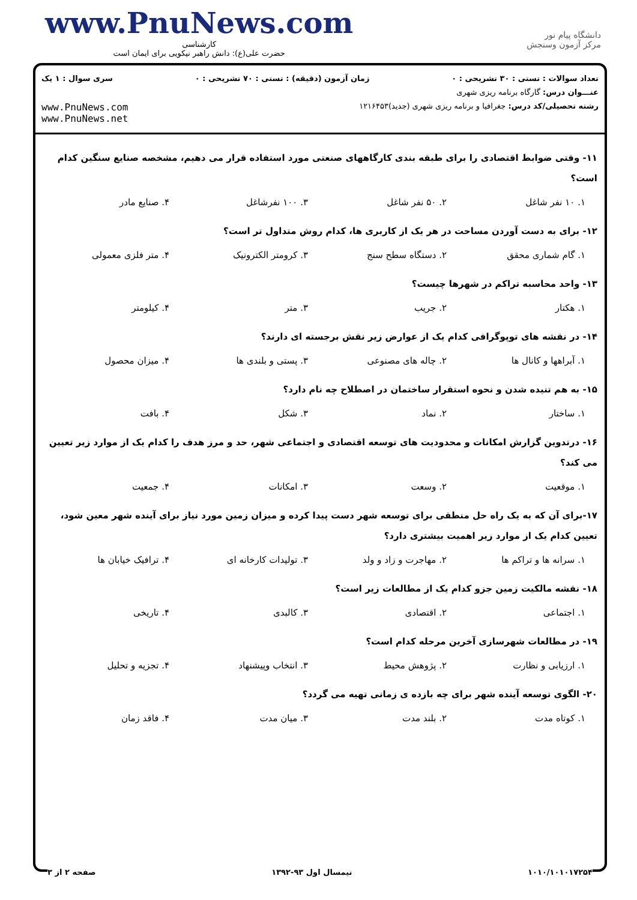www.PnuNews.com
کارشناسی
حضرت علی(ع): دانش راهبر نیکویی برای ایمان است
دانشگاه پیام نور
مرکز آزمون وسنجش
تعداد سوالات : تستی : ۳۰ تشریحی : ۰ زمان آزمون (دقیقه) : تستی : ۷۰ تشریحی : ۰ سری سوال : ۱ یک
عنـــوان درس: گارگاه برنامه ریزی شهری
رشته تحصیلی/کد درس: جغرافیا و برنامه ریزی شهری (جدید)۱۲۱۶۴۵۳ www.PnuNews.com
www.PnuNews.net
۱۱- وقتی ضوابط اقتصادی را برای طبقه بندی کارگاههای صنعتی مورد استفاده قرار می دهیم، مشخصه صنایع سنگین کدام است؟
۱. ۱۰ نفر شاغل ۲. ۵۰ نفر شاغل ۳. ۱۰۰ نفرشاغل ۴. صنایع مادر
۱۲- برای به دست آوردن مساحت در هر یک از کاربری ها، کدام روش متداول تر است؟
۱. گام شماری محقق ۲. دستگاه سطح سنج ۳. کرومتر الکترونیک ۴. متر فلزی معمولی
۱۳- واحد محاسبه تراکم در شهرها چیست؟
۱. هکتار ۲. جریب ۳. متر ۴. کیلومتر
۱۴- در نقشه های توپوگرافی کدام یک از عوارض زیر نقش برجسته ای دارند؟
۱. آبراهها و کانال ها ۲. چاله های مصنوعی ۳. پستی و بلندی ها ۴. میزان محصول
۱۵- به هم تنیده شدن و نحوه استقرار ساختمان در اصطلاح چه نام دارد؟
۱. ساختار ۲. نماد ۳. شکل ۴. بافت
۱۶- درتدوین گزارش امکانات و محدودیت های توسعه اقتصادی و اجتماعی شهر، حد و مرز هدف را کدام یک از موارد زیر تعیین می کند؟
۱. موقعیت ۲. وسعت ۳. امکانات ۴. جمعیت
۱۷-برای آن که به یک راه حل منطقی برای توسعه شهر دست پیدا کرده و میزان زمین مورد نیاز برای آینده شهر معین شود، تعیین کدام یک از موارد زیر اهمیت بیشتری دارد؟
۱. سرانه ها و تراکم ها ۲. مهاجرت و زاد و ولد ۳. تولیدات کارخانه ای ۴. ترافیک خیابان ها
۱۸- نقشه مالکیت زمین جزو کدام یک از مطالعات زیر است؟
۱. اجتماعی ۲. اقتصادی ۳. کالبدی ۴. تاریخی
۱۹- در مطالعات شهرسازی آخرین مرحله کدام است؟
۱. ارزیابی و نظارت ۲. پژوهش محیط ۳. انتخاب وپیشنهاد ۴. تجزیه و تحلیل
۲۰- الگوی توسعه آینده شهر برای چه بازده ی زمانی تهیه می گردد؟
۱. کوتاه مدت ۲. بلند مدت ۳. میان مدت ۴. فاقد زمان
صفحه ۲ از ۳ نیمسال اول ۹۳-۱۳۹۲ ۱۰۱۰/۱۰۱۰۱۷۲۵۴